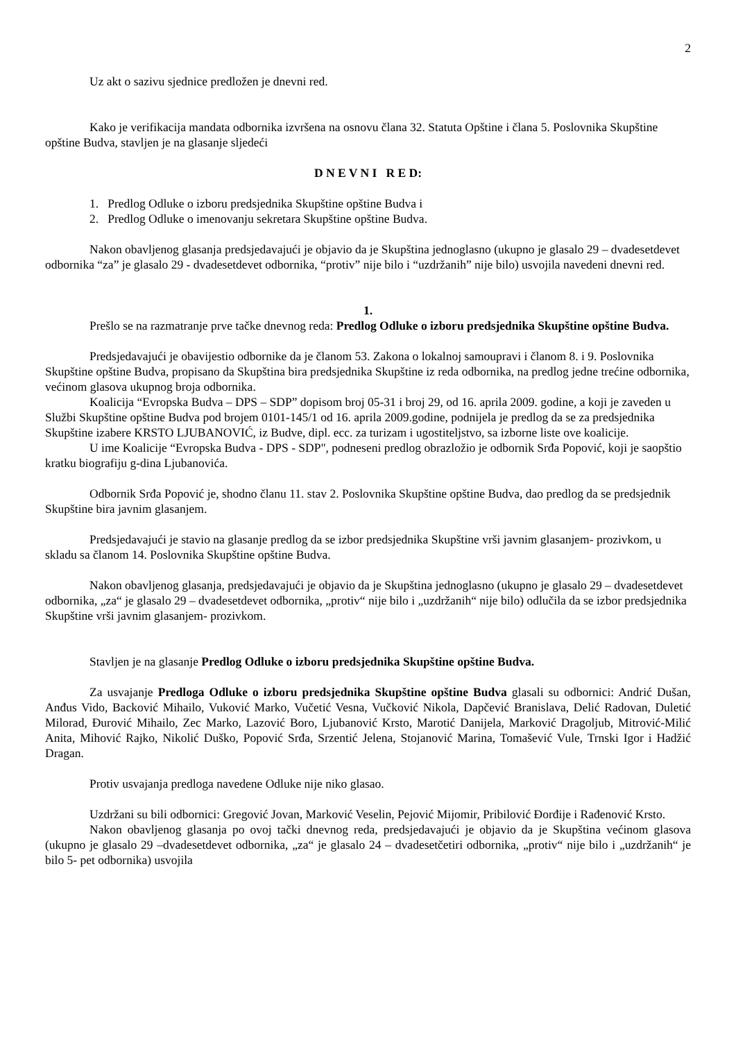2
Uz akt o sazivu sjednice predložen je dnevni red.
Kako je verifikacija mandata odbornika izvršena na osnovu člana 32. Statuta Opštine i člana 5. Poslovnika Skupštine opštine Budva, stavljen je na glasanje sljedeći
D N E V N I R E D:
1. Predlog Odluke o izboru predsjednika Skupštine opštine Budva i
2. Predlog Odluke o imenovanju sekretara Skupštine opštine Budva.
Nakon obavljenog glasanja predsjedavajući je objavio da je Skupština jednoglasno (ukupno je glasalo 29 – dvadesetdevet odbornika “za” je glasalo 29 - dvadesetdevet odbornika, “protiv” nije bilo i “uzdržanih” nije bilo) usvojila navedeni dnevni red.
1.
Prešlo se na razmatranje prve tačke dnevnog reda: Predlog Odluke o izboru predsjednika Skupštine opštine Budva.
Predsjedavajući je obavijestio odbornike da je članom 53. Zakona o lokalnoj samoupravi i članom 8. i 9. Poslovnika Skupštine opštine Budva, propisano da Skupština bira predsjednika Skupštine iz reda odbornika, na predlog jedne trećine odbornika, većinom glasova ukupnog broja odbornika.
Koalicija “Evropska Budva – DPS – SDP” dopisom broj 05-31 i broj 29, od 16. aprila 2009. godine, a koji je zaveden u Službi Skupštine opštine Budva pod brojem 0101-145/1 od 16. aprila 2009.godine, podnijela je predlog da se za predsjednika Skupštine izabere KRSTO LJUBANOVIĆ, iz Budve, dipl. ecc. za turizam i ugostiteljstvo, sa izborne liste ove koalicije.
U ime Koalicije “Evropska Budva - DPS - SDP", podneseni predlog obrazložio je odbornik Srđa Popović, koji je saopštio kratku biografiju g-dina Ljubanovića.
Odbornik Srđa Popović je, shodno članu 11. stav 2. Poslovnika Skupštine opštine Budva, dao predlog da se predsjednik Skupštine bira javnim glasanjem.
Predsjedavajući je stavio na glasanje predlog da se izbor predsjednika Skupštine vrši javnim glasanjem- prozivkom, u skladu sa članom 14. Poslovnika Skupštine opštine Budva.
Nakon obavljenog glasanja, predsjedavajući je objavio da je Skupština jednoglasno (ukupno je glasalo 29 – dvadesetdevet odbornika, „za“ je glasalo 29 – dvadesetdevet odbornika, „protiv“ nije bilo i „uzdržanih“ nije bilo) odlučila da se izbor predsjednika Skupštine vrši javnim glasanjem- prozivkom.
Stavljen je na glasanje Predlog Odluke o izboru predsjednika Skupštine opštine Budva.
Za usvajanje Predloga Odluke o izboru predsjednika Skupštine opštine Budva glasali su odbornici: Andrić Dušan, Anđus Vido, Backović Mihailo, Vuković Marko, Vučetić Vesna, Vučković Nikola, Dapčević Branislava, Delić Radovan, Duletić Milorad, Đurović Mihailo, Zec Marko, Lazović Boro, Ljubanović Krsto, Marotić Danijela, Marković Dragoljub, Mitrović-Milić Anita, Mihović Rajko, Nikolić Duško, Popović Srđa, Srzentić Jelena, Stojanović Marina, Tomašević Vule, Trnski Igor i Hadžić Dragan.
Protiv usvajanja predloga navedene Odluke nije niko glasao.
Uzdržani su bili odbornici: Gregović Jovan, Marković Veselin, Pejović Mijomir, Pribilović Đorđije i Rađenović Krsto.
Nakon obavljenog glasanja po ovoj tački dnevnog reda, predsjedavajući je objavio da je Skupština većinom glasova (ukupno je glasalo 29 –dvadesetdevet odbornika, „za“ je glasalo 24 – dvadesetčetiri odbornika, „protiv“ nije bilo i „uzdržanih“ je bilo 5- pet odbornika) usvojila